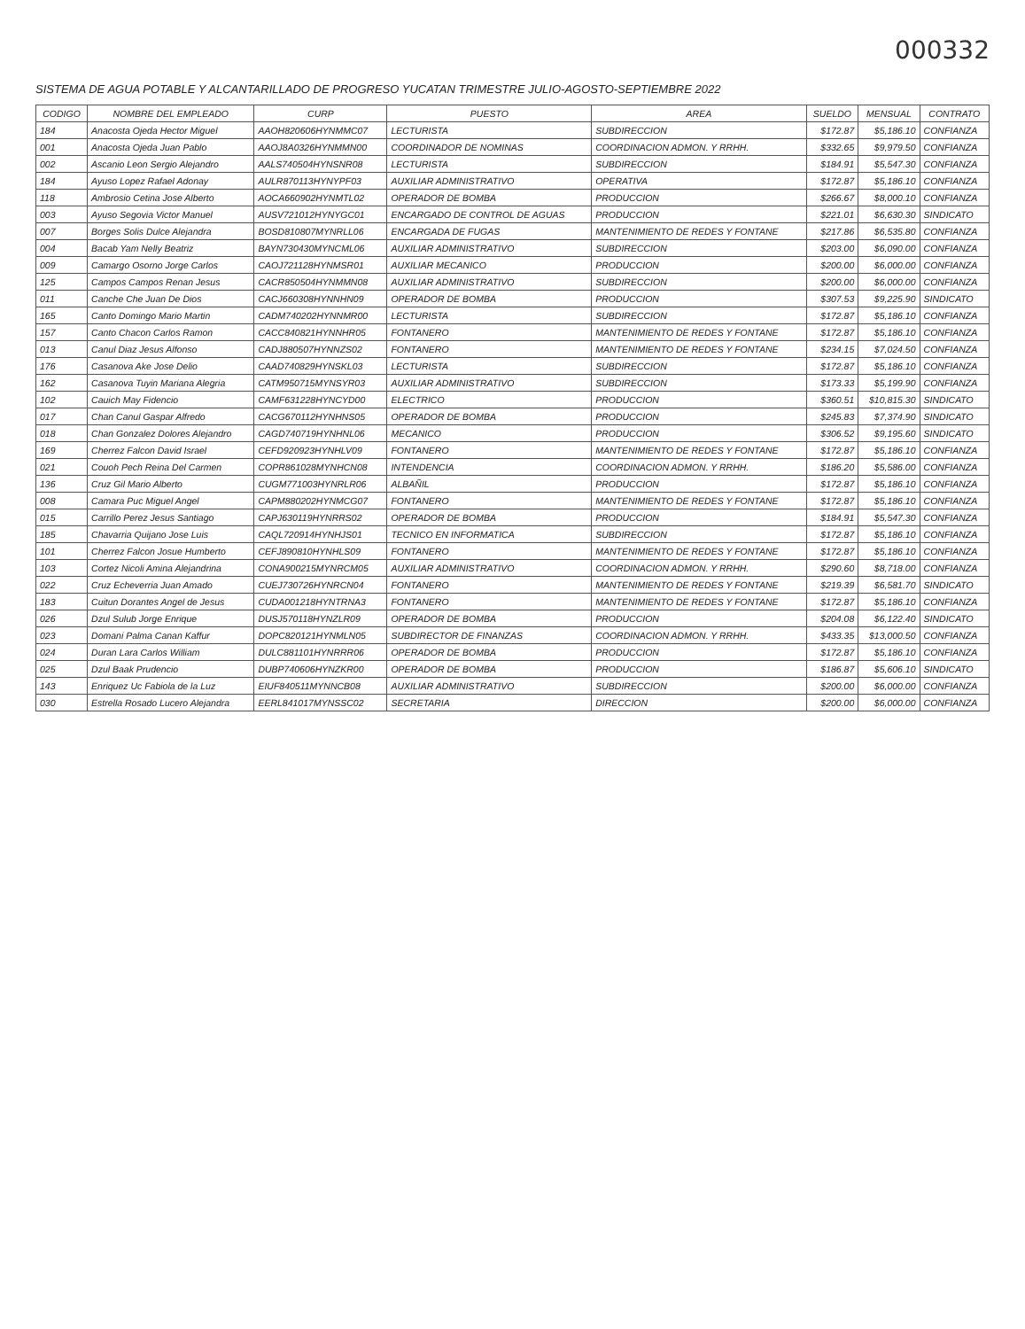000332
SISTEMA DE AGUA POTABLE Y ALCANTARILLADO DE PROGRESO YUCATAN TRIMESTRE JULIO-AGOSTO-SEPTIEMBRE 2022
| CODIGO | NOMBRE DEL EMPLEADO | CURP | PUESTO | AREA | SUELDO | MENSUAL | CONTRATO |
| --- | --- | --- | --- | --- | --- | --- | --- |
| 184 | Anacosta Ojeda Hector Miguel | AAOH820606HYNMMC07 | LECTURISTA | SUBDIRECCION | $172.87 | $5,186.10 | CONFIANZA |
| 001 | Anacosta Ojeda Juan Pablo | AAOJ8A0326HYNMMN00 | COORDINADOR DE NOMINAS | COORDINACION ADMON. Y RRHH. | $332.65 | $9,979.50 | CONFIANZA |
| 002 | Ascanio Leon Sergio Alejandro | AALS740504HYNSNR08 | LECTURISTA | SUBDIRECCION | $184.91 | $5,547.30 | CONFIANZA |
| 184 | Ayuso Lopez Rafael Adonay | AULR870113HYNYPF03 | AUXILIAR ADMINISTRATIVO | OPERATIVA | $172.87 | $5,186.10 | CONFIANZA |
| 118 | Ambrosio Cetina Jose Alberto | AOCA660902HYNMTL02 | OPERADOR DE BOMBA | PRODUCCION | $266.67 | $8,000.10 | CONFIANZA |
| 003 | Ayuso Segovia Victor Manuel | AUSV721012HYNYGC01 | ENCARGADO DE CONTROL DE AGUAS | PRODUCCION | $221.01 | $6,630.30 | SINDICATO |
| 007 | Borges Solis Dulce Alejandra | BOSD810807MYNRLL06 | ENCARGADA DE FUGAS | MANTENIMIENTO DE REDES Y FONTANE | $217.86 | $6,535.80 | CONFIANZA |
| 004 | Bacab Yam Nelly Beatriz | BAYN730430MYNCML06 | AUXILIAR ADMINISTRATIVO | SUBDIRECCION | $203.00 | $6,090.00 | CONFIANZA |
| 009 | Camargo Osorno Jorge Carlos | CAOJ721128HYNMSR01 | AUXILIAR MECANICO | PRODUCCION | $200.00 | $6,000.00 | CONFIANZA |
| 125 | Campos Campos Renan Jesus | CACR850504HYNMMN08 | AUXILIAR ADMINISTRATIVO | SUBDIRECCION | $200.00 | $6,000.00 | CONFIANZA |
| 011 | Canche Che Juan De Dios | CACJ660308HYNNHN09 | OPERADOR DE BOMBA | PRODUCCION | $307.53 | $9,225.90 | SINDICATO |
| 165 | Canto Domingo Mario Martin | CADM740202HYNNMR00 | LECTURISTA | SUBDIRECCION | $172.87 | $5,186.10 | CONFIANZA |
| 157 | Canto Chacon Carlos Ramon | CACC840821HYNNHR05 | FONTANERO | MANTENIMIENTO DE REDES Y FONTANE | $172.87 | $5,186.10 | CONFIANZA |
| 013 | Canul Diaz Jesus Alfonso | CADJ880507HYNNZS02 | FONTANERO | MANTENIMIENTO DE REDES Y FONTANE | $234.15 | $7,024.50 | CONFIANZA |
| 176 | Casanova Ake Jose Delio | CAAD740829HYNSKL03 | LECTURISTA | SUBDIRECCION | $172.87 | $5,186.10 | CONFIANZA |
| 162 | Casanova Tuyin Mariana Alegria | CATM950715MYNSYR03 | AUXILIAR ADMINISTRATIVO | SUBDIRECCION | $173.33 | $5,199.90 | CONFIANZA |
| 102 | Cauich May Fidencio | CAMF631228HYNCYD00 | ELECTRICO | PRODUCCION | $360.51 | $10,815.30 | SINDICATO |
| 017 | Chan Canul Gaspar Alfredo | CACG670112HYNHNS05 | OPERADOR DE BOMBA | PRODUCCION | $245.83 | $7,374.90 | SINDICATO |
| 018 | Chan Gonzalez Dolores Alejandro | CAGD740719HYNHNL06 | MECANICO | PRODUCCION | $306.52 | $9,195.60 | SINDICATO |
| 169 | Cherrez Falcon David Israel | CEFD920923HYNHLV09 | FONTANERO | MANTENIMIENTO DE REDES Y FONTANE | $172.87 | $5,186.10 | CONFIANZA |
| 021 | Couoh Pech Reina Del Carmen | COPR861028MYNHCN08 | INTENDENCIA | COORDINACION ADMON. Y RRHH. | $186.20 | $5,586.00 | CONFIANZA |
| 136 | Cruz Gil Mario Alberto | CUGM771003HYNRLR06 | ALBAÑIL | PRODUCCION | $172.87 | $5,186.10 | CONFIANZA |
| 008 | Camara Puc Miguel Angel | CAPM880202HYNMCG07 | FONTANERO | MANTENIMIENTO DE REDES Y FONTANE | $172.87 | $5,186.10 | CONFIANZA |
| 015 | Carrillo Perez Jesus Santiago | CAPJ630119HYNRRS02 | OPERADOR DE BOMBA | PRODUCCION | $184.91 | $5,547.30 | CONFIANZA |
| 185 | Chavarria Quijano Jose Luis | CAQL720914HYNHJS01 | TECNICO EN INFORMATICA | SUBDIRECCION | $172.87 | $5,186.10 | CONFIANZA |
| 101 | Cherrez Falcon Josue Humberto | CEFJ890810HYNHLS09 | FONTANERO | MANTENIMIENTO DE REDES Y FONTANE | $172.87 | $5,186.10 | CONFIANZA |
| 103 | Cortez Nicoli Amina Alejandrina | CONA900215MYNRCM05 | AUXILIAR ADMINISTRATIVO | COORDINACION ADMON. Y RRHH. | $290.60 | $8,718.00 | CONFIANZA |
| 022 | Cruz Echeverria Juan Amado | CUEJ730726HYNRCN04 | FONTANERO | MANTENIMIENTO DE REDES Y FONTANE | $219.39 | $6,581.70 | SINDICATO |
| 183 | Cuitun Dorantes Angel de Jesus | CUDA001218HYNTRNA3 | FONTANERO | MANTENIMIENTO DE REDES Y FONTANE | $172.87 | $5,186.10 | CONFIANZA |
| 026 | Dzul Sulub Jorge Enrique | DUSJ570118HYNZLR09 | OPERADOR DE BOMBA | PRODUCCION | $204.08 | $6,122.40 | SINDICATO |
| 023 | Domani Palma Canan Kaffur | DOPC820121HYNMLN05 | SUBDIRECTOR DE FINANZAS | COORDINACION ADMON. Y RRHH. | $433.35 | $13,000.50 | CONFIANZA |
| 024 | Duran Lara Carlos William | DULC881101HYNRRR06 | OPERADOR DE BOMBA | PRODUCCION | $172.87 | $5,186.10 | CONFIANZA |
| 025 | Dzul Baak Prudencio | DUBP740606HYNZKR00 | OPERADOR DE BOMBA | PRODUCCION | $186.87 | $5,606.10 | SINDICATO |
| 143 | Enriquez Uc Fabiola de la Luz | EIUF840511MYNNCB08 | AUXILIAR ADMINISTRATIVO | SUBDIRECCION | $200.00 | $6,000.00 | CONFIANZA |
| 030 | Estrella Rosado Lucero Alejandra | EERL841017MYNSSC02 | SECRETARIA | DIRECCION | $200.00 | $6,000.00 | CONFIANZA |